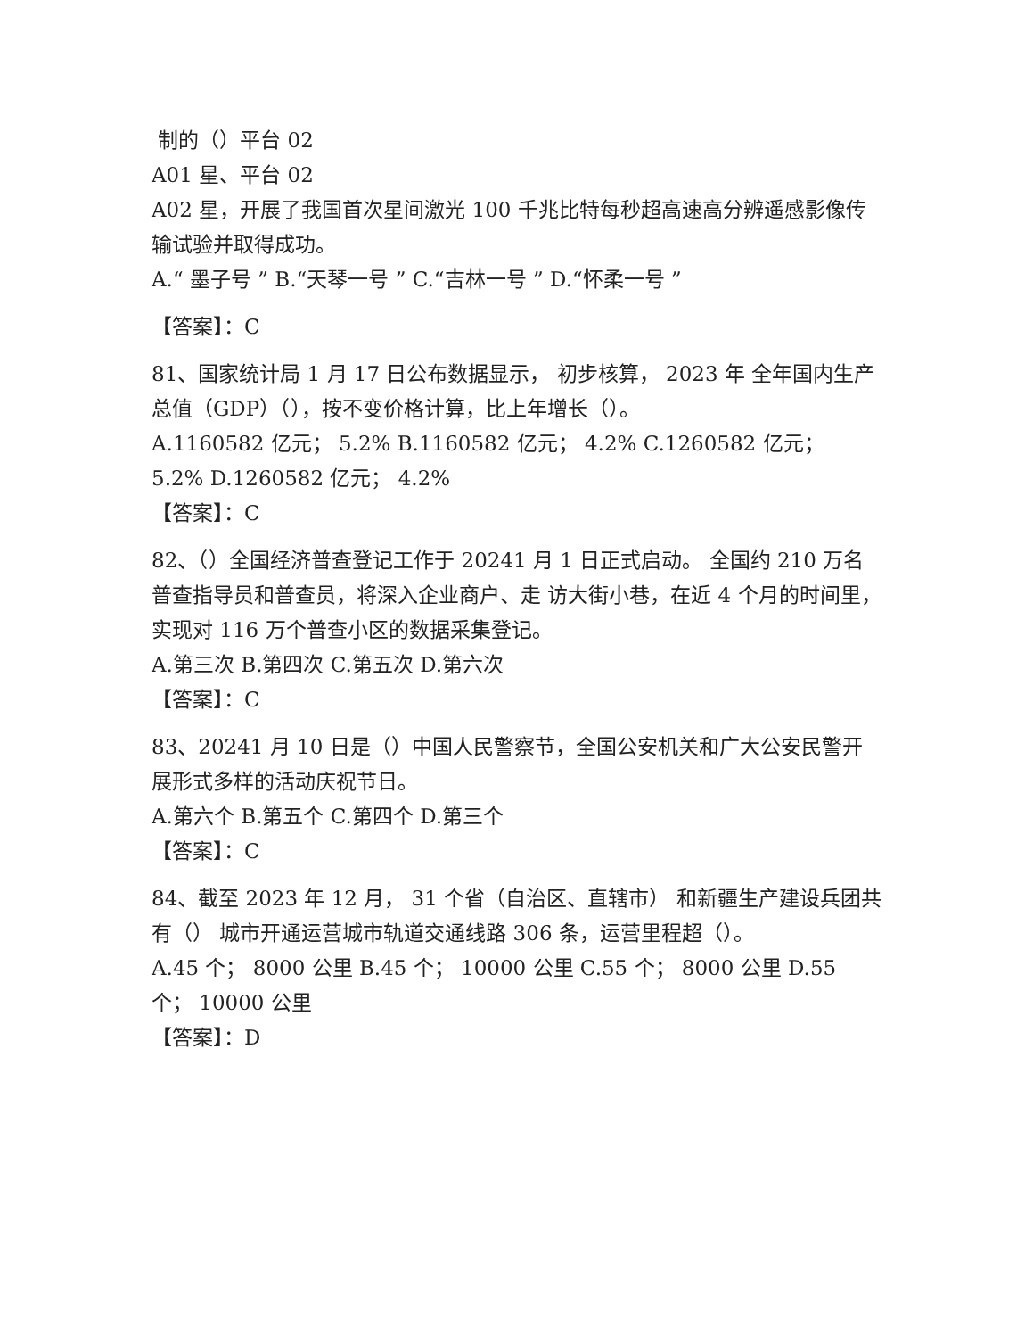制的（）平台 02
A01 星、平台 02
A02 星，开展了我国首次星间激光 100 千兆比特每秒超高速高分辨遥感影像传输试验并取得成功。
A.“ 墨子号 ” B.“天琴一号 ” C.“吉林一号 ” D.“怀柔一号 ”
【答案】：C
81、国家统计局 1 月 17 日公布数据显示， 初步核算， 2023 年 全年国内生产总值（GDP）（），按不变价格计算，比上年增长（）。
A.1160582 亿元； 5.2% B.1160582 亿元； 4.2% C.1260582 亿元； 5.2% D.1260582 亿元； 4.2%
【答案】：C
82、（）全国经济普查登记工作于 20241 月 1 日正式启动。 全国约 210 万名普查指导员和普查员，将深入企业商户、走 访大街小巷，在近 4 个月的时间里，实现对 116 万个普查小区的数据采集登记。
A.第三次 B.第四次 C.第五次 D.第六次
【答案】：C
83、20241 月 10 日是（）中国人民警察节，全国公安机关和广大公安民警开展形式多样的活动庆祝节日。
A.第六个 B.第五个 C.第四个 D.第三个
【答案】：C
84、截至 2023 年 12 月， 31 个省（自治区、直辖市） 和新疆生产建设兵团共有（） 城市开通运营城市轨道交通线路 306 条，运营里程超（）。
A.45 个； 8000 公里 B.45 个； 10000 公里 C.55 个； 8000 公里 D.55 个； 10000 公里
【答案】：D